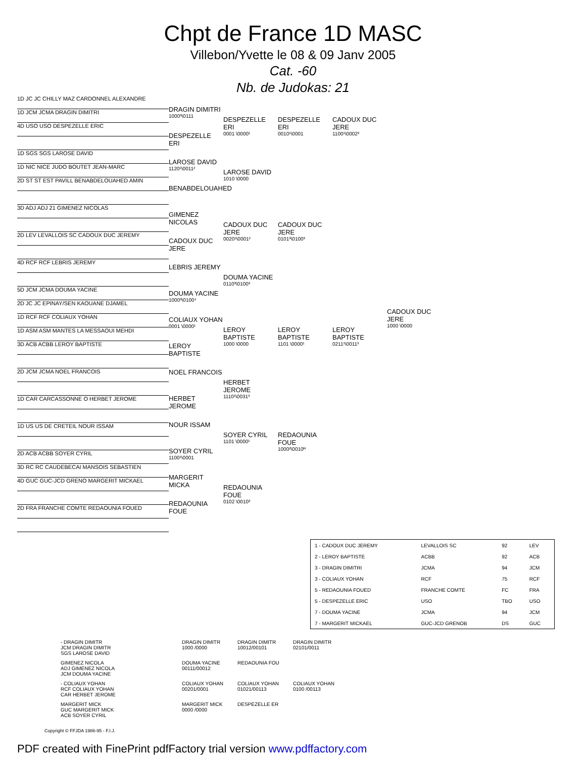Chpt de France 1D MASC
Villebon/Yvette le 08 & 09 Janv 2005
Cat. -60
Nb. de Judokas: 21
1D JC JC CHILLY MAZ CARDONNEL ALEXANDRE
1D JCM JCMA DRAGIN DIMITRI
4D USO USO DESPEZELLE ERIC
1D SGS SGS LAROSE DAVID
1D NIC NICE JUDO BOUTET JEAN-MARC
2D ST ST EST PAVILL BENABDELOUAHED AMIN
3D ADJ ADJ 21 GIMENEZ NICOLAS
2D LEV LEVALLOIS SC CADOUX DUC JEREMY
4D RCF RCF LEBRIS JEREMY
5D JCM JCMA DOUMA YACINE
2D JC JC EPINAY/SEN KAOUANE DJAMEL
1D RCF RCF COLIAUX YOHAN
1D ASM ASM MANTES LA MESSAOUI MEHDI
3D ACB ACBB LEROY BAPTISTE
2D JCM JCMA NOEL FRANCOIS
1D CAR CARCASSONNE O HERBET JEROME
1D US US DE CRETEIL NOUR ISSAM
2D ACB ACBB SOYER CYRIL
3D RC RC CAUDEBECAI MANSOIS SEBASTIEN
4D GUC GUC-JCD GRENO MARGERIT MICKAEL
2D FRA FRANCHE COMTE REDAOUNIA FOUED
DRAGIN DIMITRI
1000³\0111
DESPEZELLE ERI
LAROSE DAVID
1120¹\0011²
BENABDELOUAHED
GIMENEZ NICOLAS
CADOUX DUC JERE
LEBRIS JEREMY
DOUMA YACINE
1000³\0100⁴
COLIAUX YOHAN
0001 \0000¹
LEROY BAPTISTE
NOEL FRANCOIS
HERBET JEROME
NOUR ISSAM
SOYER CYRIL
1100¹\0001
MARGERIT MICKA
REDAOUNIA FOUE
DESPEZELLE ERI
0001 \0000¹
LAROSE DAVID
1010 \0000
CADOUX DUC JERE
0020¹\0001²
DOUMA YACINE
0110³\0100³
LEROY BAPTISTE
1000 \0000
HERBET JEROME
1110¹\0031³
SOYER CYRIL
1101 \0000¹
REDAOUNIA FOUE
0102 \0010³
DESPEZELLE ERI
0010¹\0001
CADOUX DUC JERE
0101³\0100³
LEROY BAPTISTE
1101 \0000¹
REDAOUNIA FOUE
1000²\0010ᴴ
CADOUX DUC JERE
1100¹\0002³
LEROY BAPTISTE
0211¹\0011³
CADOUX DUC JERE
1000 \0000
| 1 - CADOUX DUC JEREMY | LEVALLOIS SC | 92 | LEV |
| 2 - LEROY BAPTISTE | ACBB | 92 | ACB |
| 3 - DRAGIN DIMITRI | JCMA | 94 | JCM |
| 3 - COLIAUX YOHAN | RCF | 75 | RCF |
| 5 - REDAOUNIA FOUED | FRANCHE COMTE | FC | FRA |
| 5 - DESPEZELLE ERIC | USO | TBO | USO |
| 7 - DOUMA YACINE | JCMA | 94 | JCM |
| 7 - MARGERIT MICKAEL | GUC-JCD GRENOB | DS | GUC |
- DRAGIN DIMITR
JCM DRAGIN DIMITR
SGS LAROSE DAVID
DRAGIN DIMITR
1000 /0000
DRAGIN DIMITR
10012/00101
DRAGIN DIMITR
02101/0011
GIMENEZ NICOLA
ADJ GIMENEZ NICOLA
JCM DOUMA YACINE
DOUMA YACINE
00111/00012
REDAOUNIA FOU
- COLIAUX YOHAN
RCF COLIAUX YOHAN
CAR HERBET JEROME
COLIAUX YOHAN
00201/0001
COLIAUX YOHAN
01021/00113
COLIAUX YOHAN
0100 /00113
MARGERIT MICK
GUC MARGERIT MICK
ACB SOYER CYRIL
MARGERIT MICK
0000 /0000
DESPEZELLE ER
Copyright © FFJDA 1986-95 - F.I.J.
PDF created with FinePrint pdfFactory trial version www.pdffactory.com